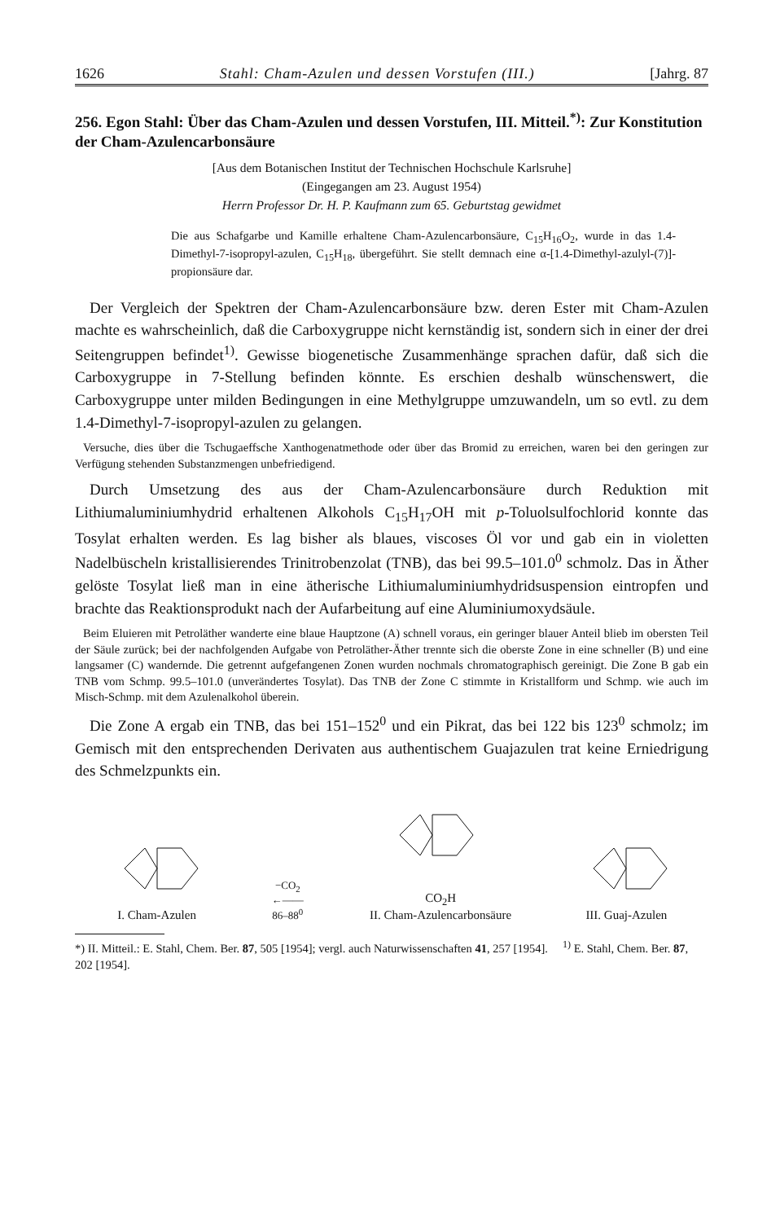1626 Stahl: Cham-Azulen und dessen Vorstufen (III.) [Jahrg. 87
256. Egon Stahl: Über das Cham-Azulen und dessen Vorstufen, III. Mitteil.<sup>*)</sup>: Zur Konstitution der Cham-Azulencarbonsäure
[Aus dem Botanischen Institut der Technischen Hochschule Karlsruhe]
(Eingegangen am 23. August 1954)
Herrn Professor Dr. H. P. Kaufmann zum 65. Geburtstag gewidmet
Die aus Schafgarbe und Kamille erhaltene Cham-Azulencarbonsäure, C<sub>15</sub>H<sub>16</sub>O<sub>2</sub>, wurde in das 1.4-Dimethyl-7-isopropyl-azulen, C<sub>15</sub>H<sub>18</sub>, übergeführt. Sie stellt demnach eine α-[1.4-Dimethyl-azulyl-(7)]-propionsäure dar.
Der Vergleich der Spektren der Cham-Azulencarbonsäure bzw. deren Ester mit Cham-Azulen machte es wahrscheinlich, daß die Carboxygruppe nicht kernständig ist, sondern sich in einer der drei Seitengruppen befindet<sup>1)</sup>. Gewisse biogenetische Zusammenhänge sprachen dafür, daß sich die Carboxygruppe in 7-Stellung befinden könnte. Es erschien deshalb wünschenswert, die Carboxygruppe unter milden Bedingungen in eine Methylgruppe umzuwandeln, um so evtl. zu dem 1.4-Dimethyl-7-isopropyl-azulen zu gelangen.
Versuche, dies über die Tschugaeffsche Xanthogenatmethode oder über das Bromid zu erreichen, waren bei den geringen zur Verfügung stehenden Substanzmengen unbefriedigend.
Durch Umsetzung des aus der Cham-Azulencarbonsäure durch Reduktion mit Lithiumaluminiumhydrid erhaltenen Alkohols C<sub>15</sub>H<sub>17</sub>OH mit p-Toluolsulfochlorid konnte das Tosylat erhalten werden. Es lag bisher als blaues, viscoses Öl vor und gab ein in violetten Nadelbüscheln kristallisierendes Trinitrobenzolat (TNB), das bei 99.5–101.0<sup>0</sup> schmolz. Das in Äther gelöste Tosylat ließ man in eine ätherische Lithiumaluminiumhydridsuspension eintropfen und brachte das Reaktionsprodukt nach der Aufarbeitung auf eine Aluminiumoxydsäule.
Beim Eluieren mit Petroläther wanderte eine blaue Hauptzone (A) schnell voraus, ein geringer blauer Anteil blieb im obersten Teil der Säule zurück; bei der nachfolgenden Aufgabe von Petroläther-Äther trennte sich die oberste Zone in eine schneller (B) und eine langsamer (C) wandernde. Die getrennt aufgefangenen Zonen wurden nochmals chromatographisch gereinigt. Die Zone B gab ein TNB vom Schmp. 99.5–101.0 (unverändertes Tosylat). Das TNB der Zone C stimmte in Kristallform und Schmp. wie auch im Misch-Schmp. mit dem Azulenalkohol überein.
Die Zone A ergab ein TNB, das bei 151–152<sup>0</sup> und ein Pikrat, das bei 122 bis 123<sup>0</sup> schmolz; im Gemisch mit den entsprechenden Derivaten aus authentischem Guajazulen trat keine Erniedrigung des Schmelzpunkts ein.
I. Cham-Azulen
−CO<sub>2</sub>
←――
86–88<sup>0</sup>
CO<sub>2</sub>H
II. Cham-Azulencarbonsäure
III. Guaj-Azulen
*) II. Mitteil.: E. Stahl, Chem. Ber. 87, 505 [1954]; vergl. auch Naturwissenschaften 41, 257 [1954]. <sup>1)</sup> E. Stahl, Chem. Ber. 87, 202 [1954].